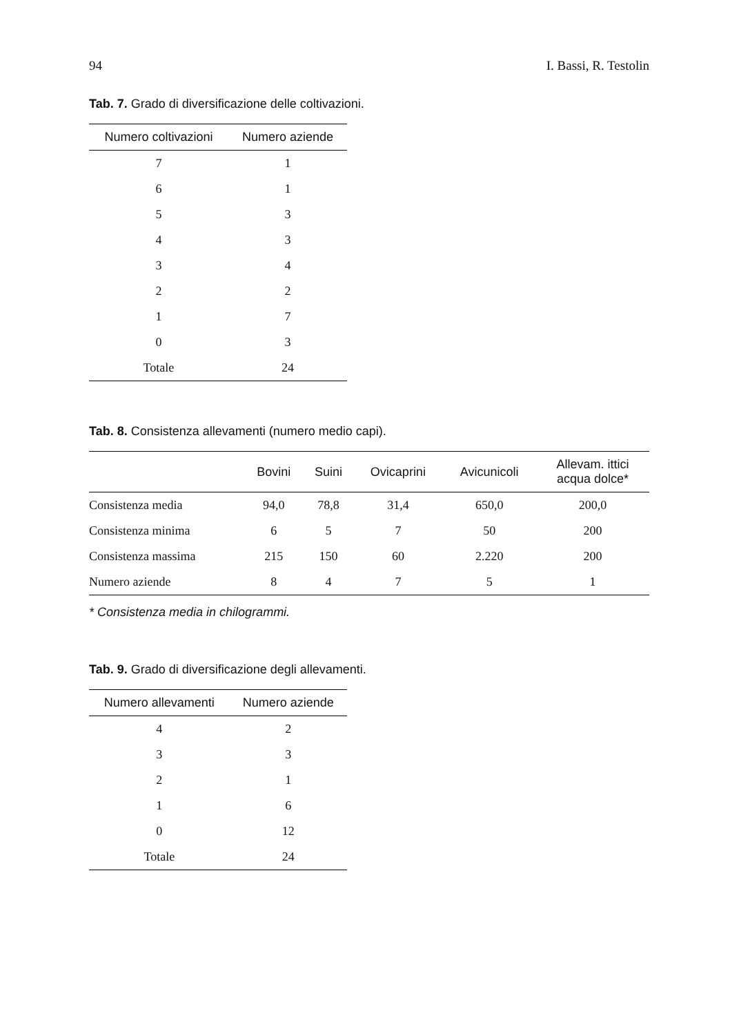94 I. Bassi, R. Testolin
Tab. 7. Grado di diversificazione delle coltivazioni.
| Numero coltivazioni | Numero aziende |
| --- | --- |
| 7 | 1 |
| 6 | 1 |
| 5 | 3 |
| 4 | 3 |
| 3 | 4 |
| 2 | 2 |
| 1 | 7 |
| 0 | 3 |
| Totale | 24 |
Tab. 8. Consistenza allevamenti (numero medio capi).
| | Bovini | Suini | Ovicaprini | Avicunicoli | Allevam. ittici acqua dolce* |
| --- | --- | --- | --- | --- | --- |
| Consistenza media | 94,0 | 78,8 | 31,4 | 650,0 | 200,0 |
| Consistenza minima | 6 | 5 | 7 | 50 | 200 |
| Consistenza massima | 215 | 150 | 60 | 2.220 | 200 |
| Numero aziende | 8 | 4 | 7 | 5 | 1 |
* Consistenza media in chilogrammi.
Tab. 9. Grado di diversificazione degli allevamenti.
| Numero allevamenti | Numero aziende |
| --- | --- |
| 4 | 2 |
| 3 | 3 |
| 2 | 1 |
| 1 | 6 |
| 0 | 12 |
| Totale | 24 |